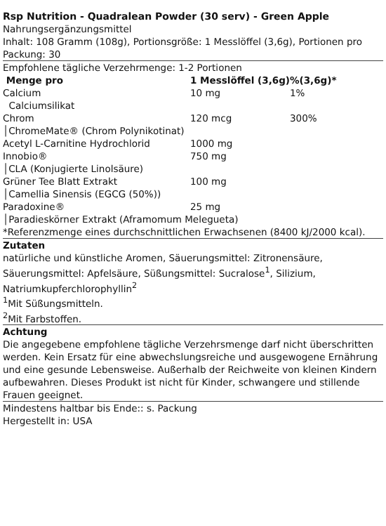Rsp Nutrition - Quadralean Powder (30 serv) - Green Apple
Nahrungsergänzungsmittel
Inhalt: 108 Gramm (108g), Portionsgröße: 1 Messlöffel (3,6g), Portionen pro Packung: 30
Empfohlene tägliche Verzehrmenge: 1-2 Portionen
| Menge pro | 1 Messlöffel (3,6g) | %(3,6g)* |
| --- | --- | --- |
| Calcium | 10 mg | 1% |
| Calciumsilikat | | |
| Chrom | 120 mcg | 300% |
| │ChromeMate® (Chrom Polynikotinat) | | |
| Acetyl L-Carnitine Hydrochlorid | 1000 mg | |
| Innobio® | 750 mg | |
| │CLA (Konjugierte Linolsäure) | | |
| Grüner Tee Blatt Extrakt | 100 mg | |
| │Camellia Sinensis (EGCG (50%)) | | |
| Paradoxine® | 25 mg | |
| │Paradieskörner Extrakt (Aframomum Melegueta) | | |
*Referenzmenge eines durchschnittlichen Erwachsenen (8400 kJ/2000 kcal).
Zutaten
natürliche und künstliche Aromen, Säuerungsmittel: Zitronensäure, Säuerungsmittel: Apfelsäure, Süßungsmittel: Sucralose<sup>1</sup>, Silizium, Natriumkupferchlorophyllin<sup>2</sup>
<sup>1</sup> Mit Süßungsmitteln.
<sup>2</sup> Mit Farbstoffen.
Achtung
Die angegebene empfohlene tägliche Verzehrsmenge darf nicht überschritten werden. Kein Ersatz für eine abwechslungsreiche und ausgewogene Ernährung und eine gesunde Lebensweise. Außerhalb der Reichweite von kleinen Kindern aufbewahren. Dieses Produkt ist nicht für Kinder, schwangere und stillende Frauen geeignet.
Mindestens haltbar bis Ende:: s. Packung
Hergestellt in: USA